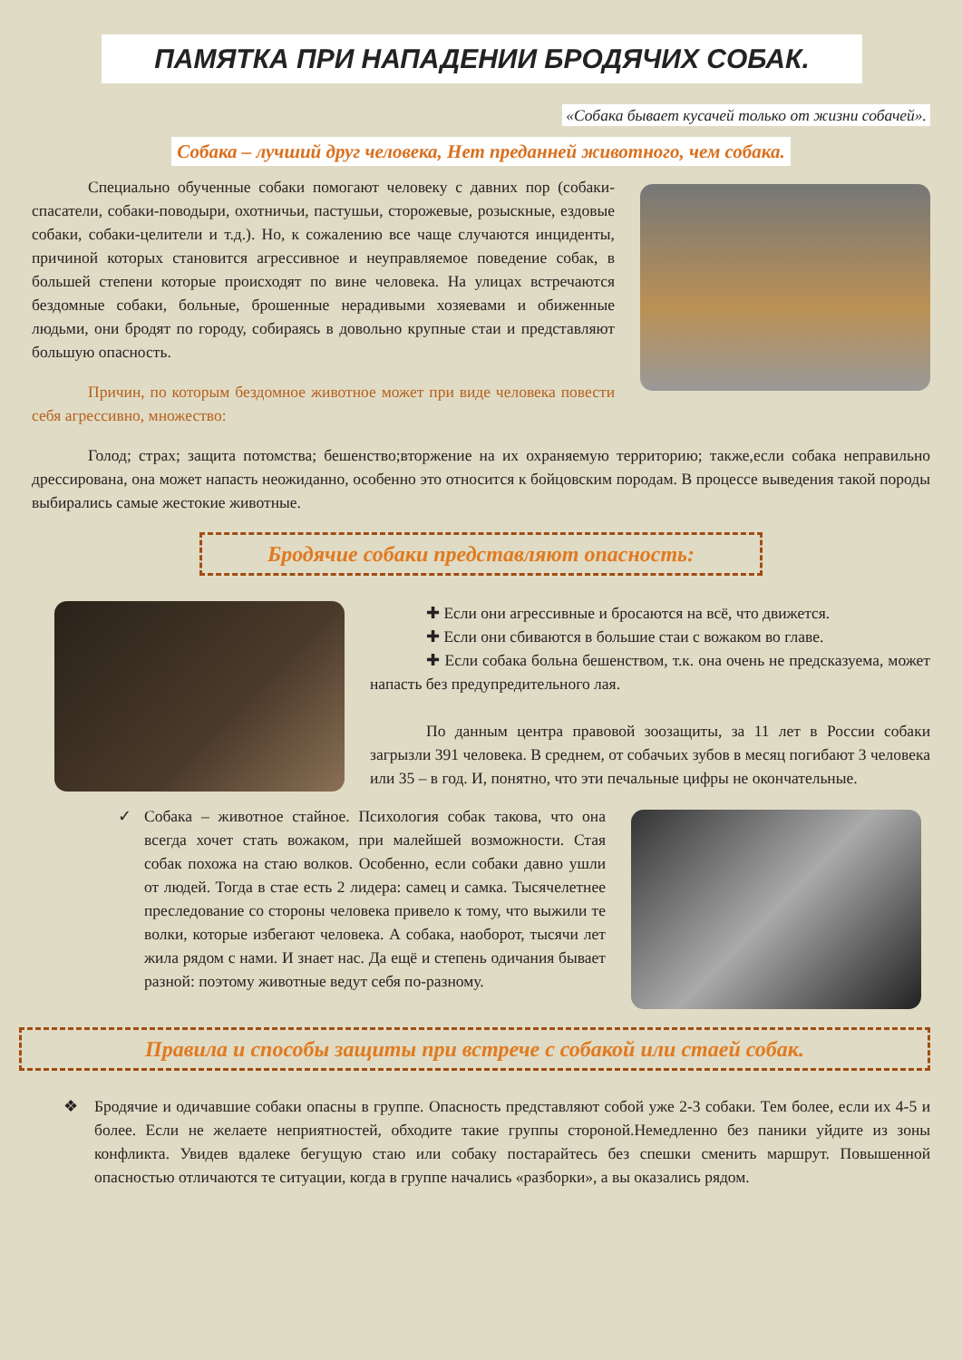ПАМЯТКА ПРИ НАПАДЕНИИ БРОДЯЧИХ СОБАК.
«Собака бывает кусачей только от жизни собачей».
Собака – лучший друг человека, Нет преданней животного, чем собака.
Специально обученные собаки помогают человеку с давних пор (собаки-спасатели, собаки-поводыри, охотничьи, пастушьи, сторожевые, розыскные, ездовые собаки, собаки-целители и т.д.). Но, к сожалению все чаще случаются инциденты, причиной которых становится агрессивное и неуправляемое поведение собак, в большей степени которые происходят по вине человека. На улицах встречаются бездомные собаки, больные, брошенные нерадивыми хозяевами и обиженные людьми, они бродят по городу, собираясь в довольно крупные стаи и представляют большую опасность.
Причин, по которым бездомное животное может при виде человека повести себя агрессивно, множество:
Голод; страх; защита потомства; бешенство;вторжение на их охраняемую территорию; также,если собака неправильно дрессирована, она может напасть неожиданно, особенно это относится к бойцовским породам. В процессе выведения такой породы выбирались самые жестокие животные.
Бродячие собаки представляют опасность:
✚ Если они агрессивные и бросаются на всё, что движется.
✚ Если они сбиваются в большие стаи с вожаком во главе.
✚ Если собака больна бешенством, т.к. она очень не предсказуема, может напасть без предупредительного лая.
По данным центра правовой зоозащиты, за 11 лет в России собаки загрызли 391 человека. В среднем, от собачьих зубов в месяц погибают 3 человека или 35 – в год. И, понятно, что эти печальные цифры не окончательные.
✓ Собака – животное стайное. Психология собак такова, что она всегда хочет стать вожаком, при малейшей возможности. Стая собак похожа на стаю волков. Особенно, если собаки давно ушли от людей. Тогда в стае есть 2 лидера: самец и самка. Тысячелетнее преследование со стороны человека привело к тому, что выжили те волки, которые избегают человека. А собака, наоборот, тысячи лет жила рядом с нами. И знает нас. Да ещё и степень одичания бывает разной: поэтому животные ведут себя по-разному.
Правила и способы защиты при встрече с собакой или стаей собак.
❖ Бродячие и одичавшие собаки опасны в группе. Опасность представляют собой уже 2-3 собаки. Тем более, если их 4-5 и более. Если не желаете неприятностей, обходите такие группы стороной.Немедленно без паники уйдите из зоны конфликта. Увидев вдалеке бегущую стаю или собаку постарайтесь без спешки сменить маршрут. Повышенной опасностью отличаются те ситуации, когда в группе начались «разборки», а вы оказались рядом.